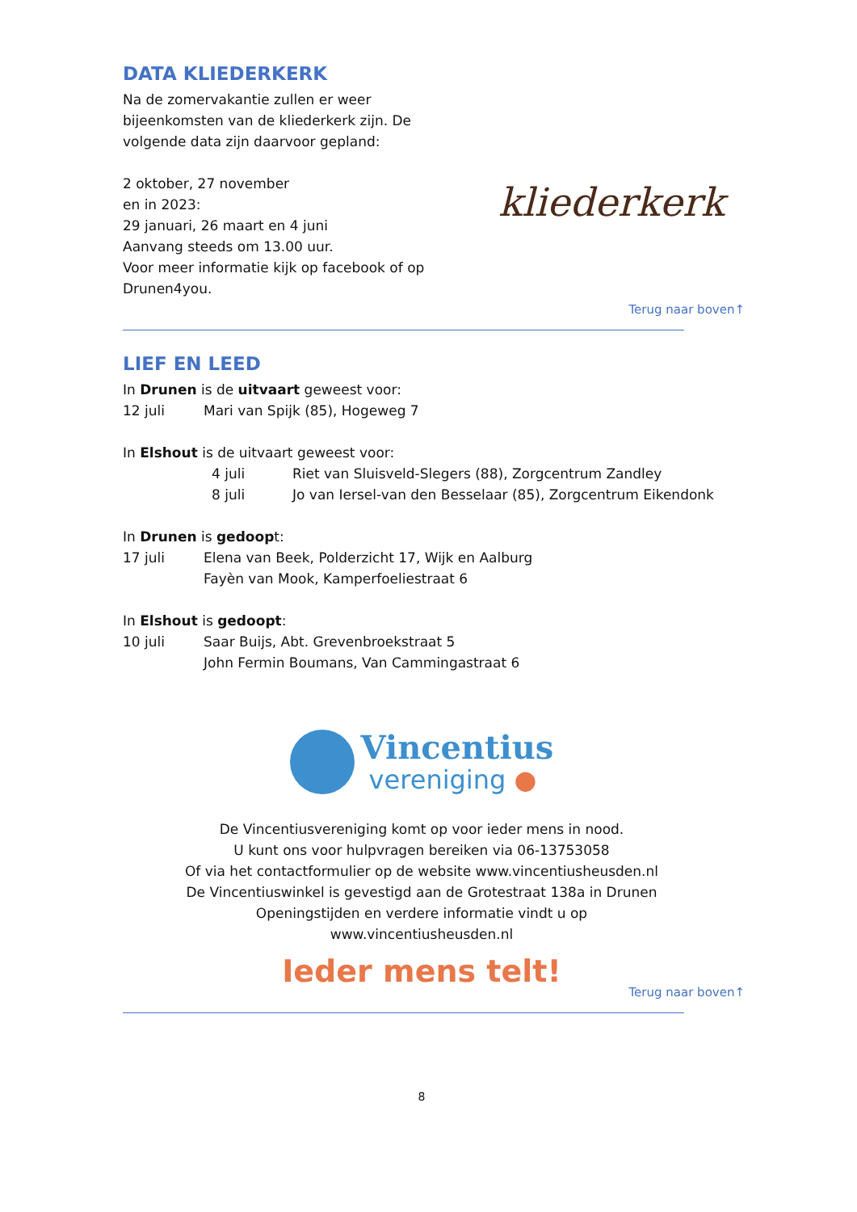DATA KLIEDERKERK
Na de zomervakantie zullen er weer
bijeenkomsten van de kliederkerk zijn. De
volgende data zijn daarvoor gepland:
2 oktober, 27 november
en in 2023:
29 januari, 26 maart en 4 juni
Aanvang steeds om 13.00 uur.
Voor meer informatie kijk op facebook of op
Drunen4you.
kliederkerk
Terug naar boven↑
LIEF EN LEED
In Drunen is de uitvaart geweest voor:
12 juli Mari van Spijk (85), Hogeweg 7
In Elshout is de uitvaart geweest voor:
4 juli Riet van Sluisveld-Slegers (88), Zorgcentrum Zandley
8 juli Jo van Iersel-van den Besselaar (85), Zorgcentrum Eikendonk
In Drunen is gedoopt:
17 juli Elena van Beek, Polderzicht 17, Wijk en Aalburg
Fayèn van Mook, Kamperfoeliestraat 6
In Elshout is gedoopt:
10 juli Saar Buijs, Abt. Grevenbroekstraat 5
John Fermin Boumans, Van Cammingastraat 6
Vincentius
vereniging ●
De Vincentiusvereniging komt op voor ieder mens in nood.
U kunt ons voor hulpvragen bereiken via 06-13753058
Of via het contactformulier op de website www.vincentiusheusden.nl
De Vincentiuswinkel is gevestigd aan de Grotestraat 138a in Drunen
Openingstijden en verdere informatie vindt u op
www.vincentiusheusden.nl
Ieder mens telt!
Terug naar boven↑
8